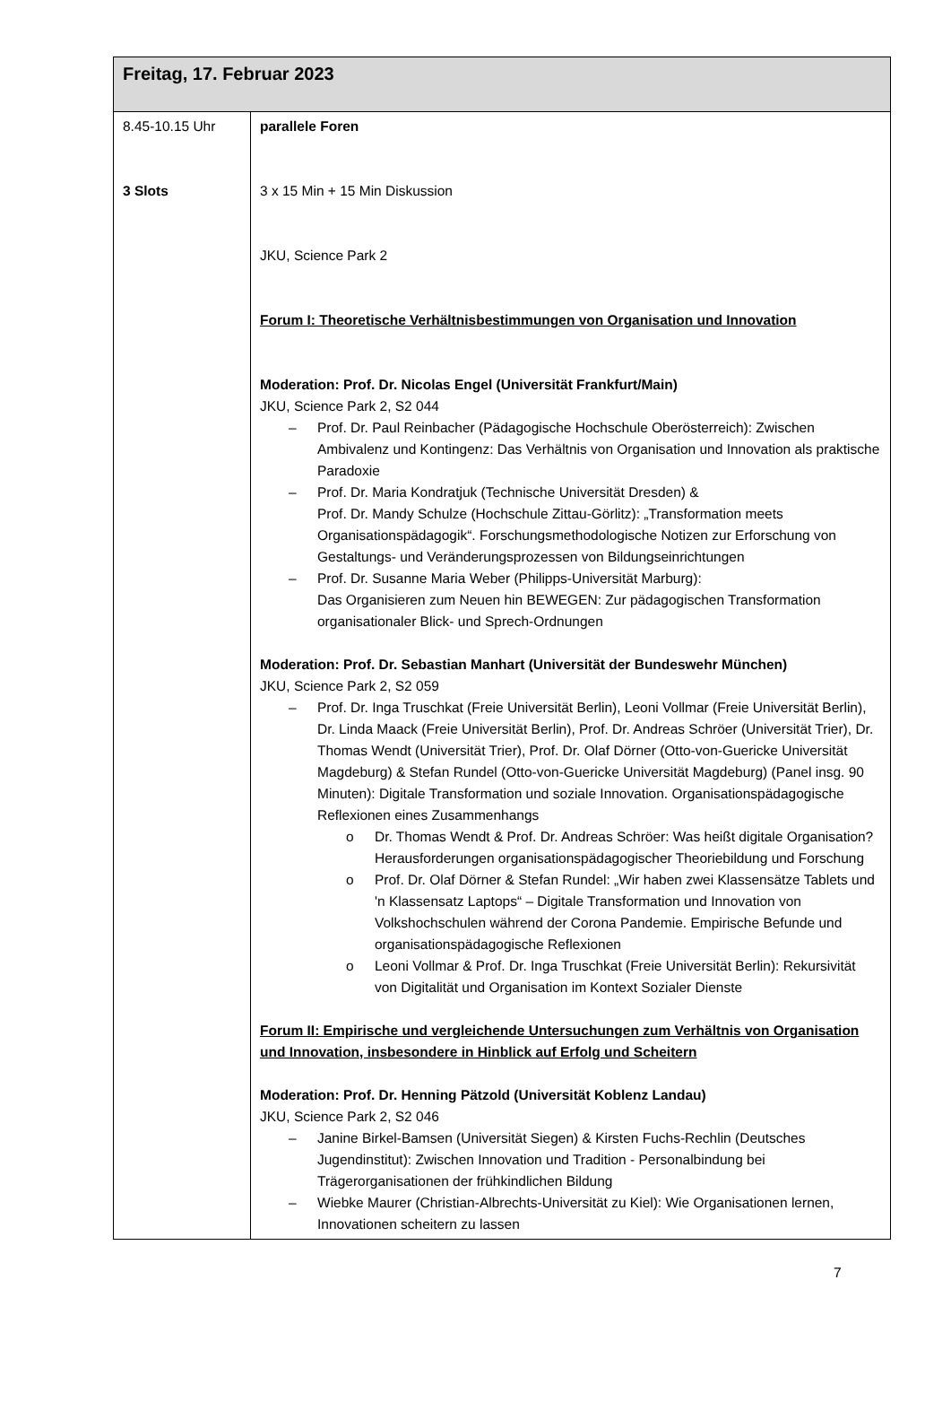| Freitag, 17. Februar 2023 | |
| --- | --- |
| 8.45-10.15 Uhr 3 Slots | parallele Foren 3 x 15 Min + 15 Min Diskussion JKU, Science Park 2 Forum I: Theoretische Verhältnisbestimmungen von Organisation und Innovation Moderation: Prof. Dr. Nicolas Engel (Universität Frankfurt/Main) JKU, Science Park 2, S2 044 Prof. Dr. Paul Reinbacher (Pädagogische Hochschule Oberösterreich): Zwischen Ambivalenz und Kontingenz: Das Verhältnis von Organisation und Innovation als praktische Paradoxie Prof. Dr. Maria Kondratjuk (Technische Universität Dresden) & Prof. Dr. Mandy Schulze (Hochschule Zittau-Görlitz): „Transformation meets Organisationspädagogik“. Forschungsmethodologische Notizen zur Erforschung von Gestaltungs- und Veränderungsprozessen von Bildungseinrichtungen Prof. Dr. Susanne Maria Weber (Philipps-Universität Marburg): Das Organisieren zum Neuen hin BEWEGEN: Zur pädagogischen Transformation organisationaler Blick- und Sprech-Ordnungen Moderation: Prof. Dr. Sebastian Manhart (Universität der Bundeswehr München) JKU, Science Park 2, S2 059 Prof. Dr. Inga Truschkat (Freie Universität Berlin), Leoni Vollmar (Freie Universität Berlin), Dr. Linda Maack (Freie Universität Berlin), Prof. Dr. Andreas Schröer (Universität Trier), Dr. Thomas Wendt (Universität Trier), Prof. Dr. Olaf Dörner (Otto-von-Guericke Universität Magdeburg) & Stefan Rundel (Otto-von-Guericke Universität Magdeburg) (Panel insg. 90 Minuten): Digitale Transformation und soziale Innovation. Organisationspädagogische Reflexionen eines Zusammenhangs Dr. Thomas Wendt & Prof. Dr. Andreas Schröer: Was heißt digitale Organisation? Herausforderungen organisationspädagogischer Theoriebildung und Forschung Prof. Dr. Olaf Dörner & Stefan Rundel: „Wir haben zwei Klassensätze Tablets und 'n Klassensatz Laptops“ – Digitale Transformation und Innovation von Volkshochschulen während der Corona Pandemie. Empirische Befunde und organisationspädagogische Reflexionen Leoni Vollmar & Prof. Dr. Inga Truschkat (Freie Universität Berlin): Rekursivität von Digitalität und Organisation im Kontext Sozialer Dienste Forum II: Empirische und vergleichende Untersuchungen zum Verhältnis von Organisation und Innovation, insbesondere in Hinblick auf Erfolg und Scheitern Moderation: Prof. Dr. Henning Pätzold (Universität Koblenz Landau) JKU, Science Park 2, S2 046 Janine Birkel-Bamsen (Universität Siegen) & Kirsten Fuchs-Rechlin (Deutsches Jugendinstitut): Zwischen Innovation und Tradition - Personalbindung bei Trägerorganisationen der frühkindlichen Bildung Wiebke Maurer (Christian-Albrechts-Universität zu Kiel): Wie Organisationen lernen, Innovationen scheitern zu lassen |
7